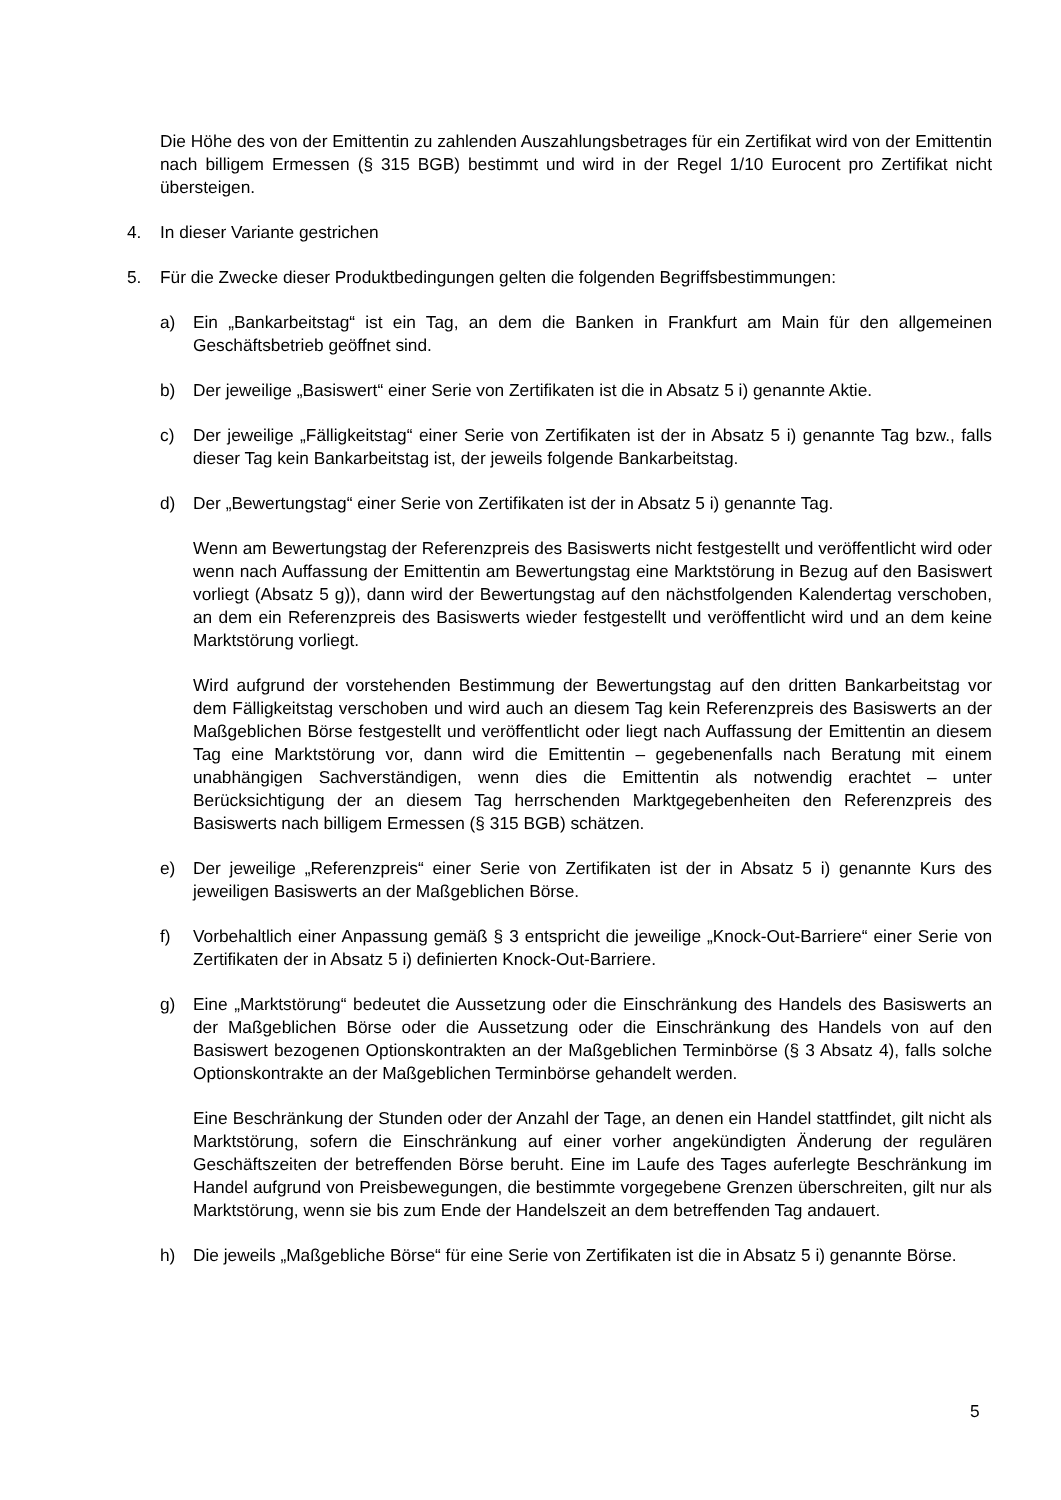Die Höhe des von der Emittentin zu zahlenden Auszahlungsbetrages für ein Zertifikat wird von der Emittentin nach billigem Ermessen (§ 315 BGB) bestimmt und wird in der Regel 1/10 Eurocent pro Zertifikat nicht übersteigen.
4. In dieser Variante gestrichen
5. Für die Zwecke dieser Produktbedingungen gelten die folgenden Begriffsbestimmungen:
a) Ein „Bankarbeitstag“ ist ein Tag, an dem die Banken in Frankfurt am Main für den allgemeinen Geschäftsbetrieb geöffnet sind.
b) Der jeweilige „Basiswert“ einer Serie von Zertifikaten ist die in Absatz 5 i) genannte Aktie.
c) Der jeweilige „Fälligkeitstag“ einer Serie von Zertifikaten ist der in Absatz 5 i) genannte Tag bzw., falls dieser Tag kein Bankarbeitstag ist, der jeweils folgende Bankarbeitstag.
d) Der „Bewertungstag“ einer Serie von Zertifikaten ist der in Absatz 5 i) genannte Tag.
Wenn am Bewertungstag der Referenzpreis des Basiswerts nicht festgestellt und veröffentlicht wird oder wenn nach Auffassung der Emittentin am Bewertungstag eine Marktstörung in Bezug auf den Basiswert vorliegt (Absatz 5 g)), dann wird der Bewertungstag auf den nächstfolgenden Kalendertag verschoben, an dem ein Referenzpreis des Basiswerts wieder festgestellt und veröffentlicht wird und an dem keine Marktstörung vorliegt.
Wird aufgrund der vorstehenden Bestimmung der Bewertungstag auf den dritten Bankarbeitstag vor dem Fälligkeitstag verschoben und wird auch an diesem Tag kein Referenzpreis des Basiswerts an der Maßgeblichen Börse festgestellt und veröffentlicht oder liegt nach Auffassung der Emittentin an diesem Tag eine Marktstörung vor, dann wird die Emittentin – gegebenenfalls nach Beratung mit einem unabhängigen Sachverständigen, wenn dies die Emittentin als notwendig erachtet – unter Berücksichtigung der an diesem Tag herrschenden Marktgegebenheiten den Referenzpreis des Basiswerts nach billigem Ermessen (§ 315 BGB) schätzen.
e) Der jeweilige „Referenzpreis“ einer Serie von Zertifikaten ist der in Absatz 5 i) genannte Kurs des jeweiligen Basiswerts an der Maßgeblichen Börse.
f) Vorbehaltlich einer Anpassung gemäß § 3 entspricht die jeweilige „Knock-Out-Barriere“ einer Serie von Zertifikaten der in Absatz 5 i) definierten Knock-Out-Barriere.
g) Eine „Marktstörung“ bedeutet die Aussetzung oder die Einschränkung des Handels des Basiswerts an der Maßgeblichen Börse oder die Aussetzung oder die Einschränkung des Handels von auf den Basiswert bezogenen Optionskontrakten an der Maßgeblichen Terminbörse (§ 3 Absatz 4), falls solche Optionskontrakte an der Maßgeblichen Terminbörse gehandelt werden.
Eine Beschränkung der Stunden oder der Anzahl der Tage, an denen ein Handel stattfindet, gilt nicht als Marktstörung, sofern die Einschränkung auf einer vorher angekündigten Änderung der regulären Geschäftszeiten der betreffenden Börse beruht. Eine im Laufe des Tages auferlegte Beschränkung im Handel aufgrund von Preisbewegungen, die bestimmte vorgegebene Grenzen überschreiten, gilt nur als Marktstörung, wenn sie bis zum Ende der Handelszeit an dem betreffenden Tag andauert.
h) Die jeweils „Maßgebliche Börse“ für eine Serie von Zertifikaten ist die in Absatz 5 i) genannte Börse.
5